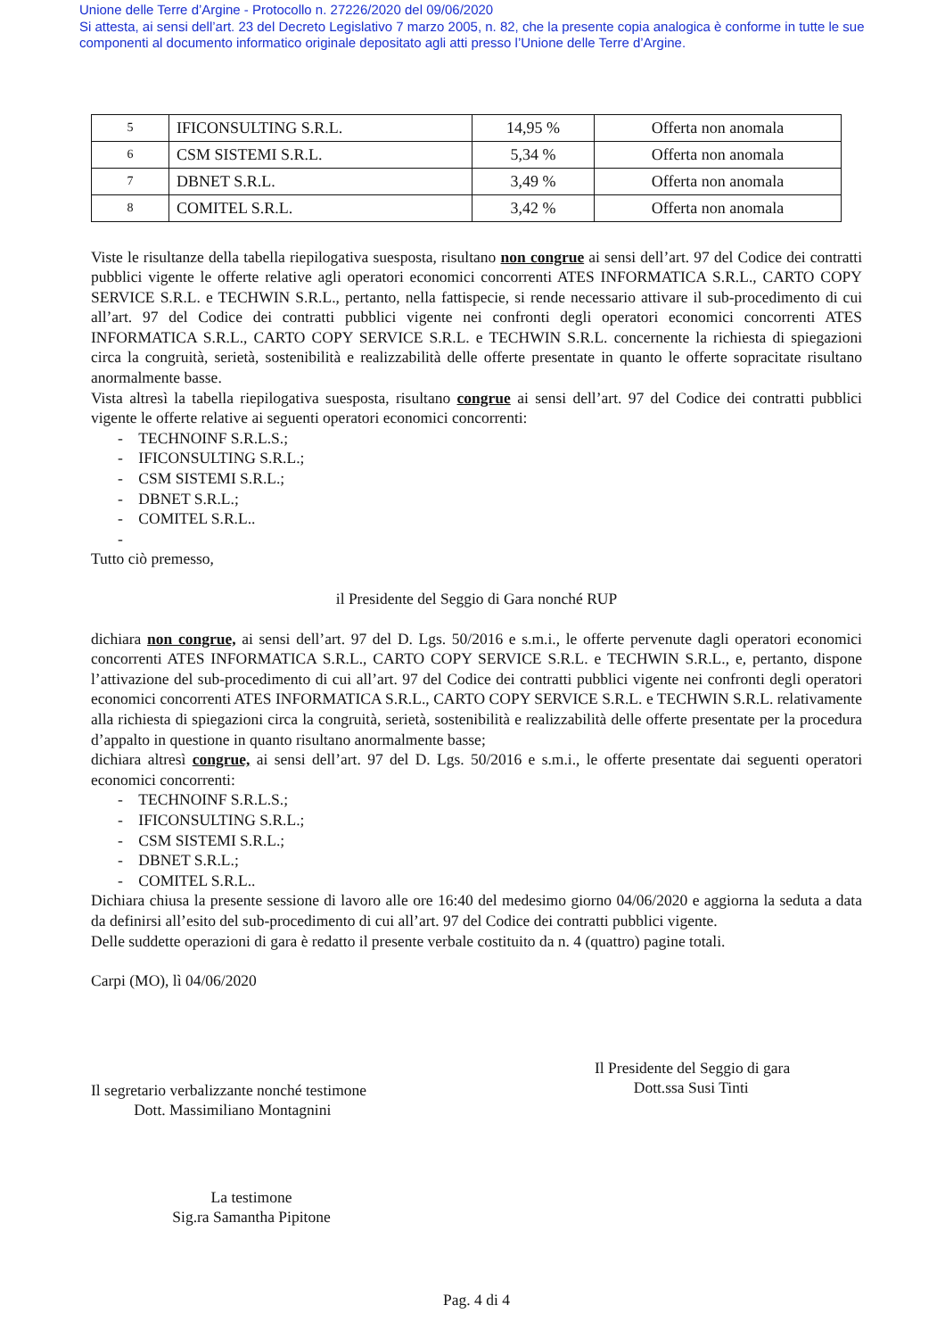Unione delle Terre d’Argine - Protocollo n. 27226/2020 del 09/06/2020
Si attesta, ai sensi dell’art. 23 del Decreto Legislativo 7 marzo 2005, n. 82, che la presente copia analogica è conforme in tutte le sue componenti al documento informatico originale depositato agli atti presso l’Unione delle Terre d’Argine.
| 5 | IFICONSULTING S.R.L. | 14,95 % | Offerta non anomala |
| 6 | CSM SISTEMI S.R.L. | 5,34 % | Offerta non anomala |
| 7 | DBNET S.R.L. | 3,49 % | Offerta non anomala |
| 8 | COMITEL S.R.L. | 3,42 % | Offerta non anomala |
Viste le risultanze della tabella riepilogativa suesposta, risultano non congrue ai sensi dell’art. 97 del Codice dei contratti pubblici vigente le offerte relative agli operatori economici concorrenti ATES INFORMATICA S.R.L., CARTO COPY SERVICE S.R.L. e TECHWIN S.R.L., pertanto, nella fattispecie, si rende necessario attivare il sub-procedimento di cui all’art. 97 del Codice dei contratti pubblici vigente nei confronti degli operatori economici concorrenti ATES INFORMATICA S.R.L., CARTO COPY SERVICE S.R.L. e TECHWIN S.R.L. concernente la richiesta di spiegazioni circa la congruità, serietà, sostenibilità e realizzabilità delle offerte presentate in quanto le offerte sopracitate risultano anormalmente basse.
Vista altresì la tabella riepilogativa suesposta, risultano congrue ai sensi dell’art. 97 del Codice dei contratti pubblici vigente le offerte relative ai seguenti operatori economici concorrenti:
- TECHNOINF S.R.L.S.;
- IFICONSULTING S.R.L.;
- CSM SISTEMI S.R.L.;
- DBNET S.R.L.;
- COMITEL S.R.L..
-
Tutto ciò premesso,
il Presidente del Seggio di Gara nonché RUP
dichiara non congrue, ai sensi dell’art. 97 del D. Lgs. 50/2016 e s.m.i., le offerte pervenute dagli operatori economici concorrenti ATES INFORMATICA S.R.L., CARTO COPY SERVICE S.R.L. e TECHWIN S.R.L., e, pertanto, dispone l’attivazione del sub-procedimento di cui all’art. 97 del Codice dei contratti pubblici vigente nei confronti degli operatori economici concorrenti ATES INFORMATICA S.R.L., CARTO COPY SERVICE S.R.L. e TECHWIN S.R.L. relativamente alla richiesta di spiegazioni circa la congruità, serietà, sostenibilità e realizzabilità delle offerte presentate per la procedura d’appalto in questione in quanto risultano anormalmente basse;
dichiara altresì congrue, ai sensi dell’art. 97 del D. Lgs. 50/2016 e s.m.i., le offerte presentate dai seguenti operatori economici concorrenti:
- TECHNOINF S.R.L.S.;
- IFICONSULTING S.R.L.;
- CSM SISTEMI S.R.L.;
- DBNET S.R.L.;
- COMITEL S.R.L..
Dichiara chiusa la presente sessione di lavoro alle ore 16:40 del medesimo giorno 04/06/2020 e aggiorna la seduta a data da definirsi all’esito del sub-procedimento di cui all’art. 97 del Codice dei contratti pubblici vigente.
Delle suddette operazioni di gara è redatto il presente verbale costituito da n. 4 (quattro) pagine totali.
Carpi (MO), lì 04/06/2020
Il segretario verbalizzante nonché testimone
Dott. Massimiliano Montagnini
La testimone
Sig.ra Samantha Pipitone
Il Presidente del Seggio di gara
Dott.ssa Susi Tinti
Pag. 4 di 4